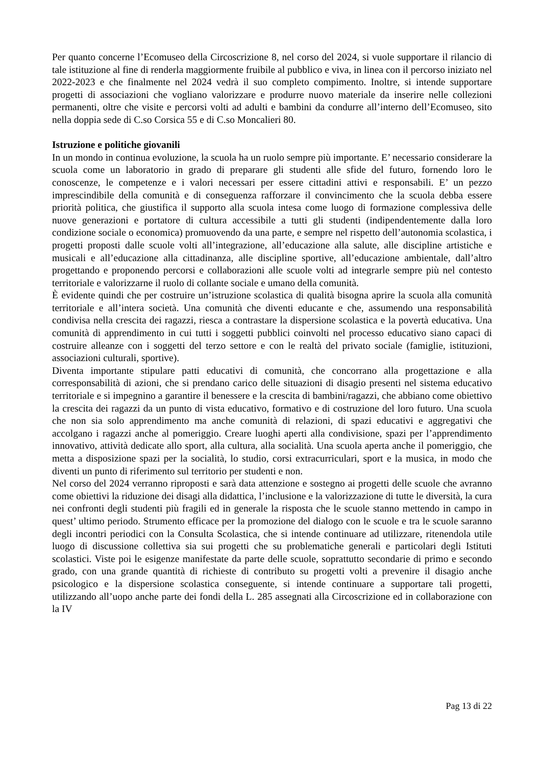Per quanto concerne l’Ecomuseo della Circoscrizione 8, nel corso del 2024, si vuole supportare il rilancio di tale istituzione al fine di renderla maggiormente fruibile al pubblico e viva, in linea con il percorso iniziato nel 2022-2023 e che finalmente nel 2024 vedrà il suo completo compimento. Inoltre, si intende supportare progetti di associazioni che vogliano valorizzare e produrre nuovo materiale da inserire nelle collezioni permanenti, oltre che visite e percorsi volti ad adulti e bambini da condurre all’interno dell’Ecomuseo, sito nella doppia sede di C.so Corsica 55 e di C.so Moncalieri 80.
Istruzione e politiche giovanili
In un mondo in continua evoluzione, la scuola ha un ruolo sempre più importante. E’ necessario considerare la scuola come un laboratorio in grado di preparare gli studenti alle sfide del futuro, fornendo loro le conoscenze, le competenze e i valori necessari per essere cittadini attivi e responsabili. E’ un pezzo imprescindibile della comunità e di conseguenza rafforzare il convincimento che la scuola debba essere priorità politica, che giustifica il supporto alla scuola intesa come luogo di formazione complessiva delle nuove generazioni e portatore di cultura accessibile a tutti gli studenti (indipendentemente dalla loro condizione sociale o economica) promuovendo da una parte, e sempre nel rispetto dell’autonomia scolastica, i progetti proposti dalle scuole volti all’integrazione, all’educazione alla salute, alle discipline artistiche e musicali e all’educazione alla cittadinanza, alle discipline sportive, all’educazione ambientale, dall’altro progettando e proponendo percorsi e collaborazioni alle scuole volti ad integrarle sempre più nel contesto territoriale e valorizzarne il ruolo di collante sociale e umano della comunità.
È evidente quindi che per costruire un’istruzione scolastica di qualità bisogna aprire la scuola alla comunità territoriale e all’intera società. Una comunità che diventi educante e che, assumendo una responsabilità condivisa nella crescita dei ragazzi, riesca a contrastare la dispersione scolastica e la povertà educativa. Una comunità di apprendimento in cui tutti i soggetti pubblici coinvolti nel processo educativo siano capaci di costruire alleanze con i soggetti del terzo settore e con le realtà del privato sociale (famiglie, istituzioni, associazioni culturali, sportive).
Diventa importante stipulare patti educativi di comunità, che concorrano alla progettazione e alla corresponsabilità di azioni, che si prendano carico delle situazioni di disagio presenti nel sistema educativo territoriale e si impegnino a garantire il benessere e la crescita di bambini/ragazzi, che abbiano come obiettivo la crescita dei ragazzi da un punto di vista educativo, formativo e di costruzione del loro futuro. Una scuola che non sia solo apprendimento ma anche comunità di relazioni, di spazi educativi e aggregativi che accolgano i ragazzi anche al pomeriggio. Creare luoghi aperti alla condivisione, spazi per l’apprendimento innovativo, attività dedicate allo sport, alla cultura, alla socialità. Una scuola aperta anche il pomeriggio, che metta a disposizione spazi per la socialità, lo studio, corsi extracurriculari, sport e la musica, in modo che diventi un punto di riferimento sul territorio per studenti e non.
Nel corso del 2024 verranno riproposti e sarà data attenzione e sostegno ai progetti delle scuole che avranno come obiettivi la riduzione dei disagi alla didattica, l’inclusione e la valorizzazione di tutte le diversità, la cura nei confronti degli studenti più fragili ed in generale la risposta che le scuole stanno mettendo in campo in quest’ ultimo periodo. Strumento efficace per la promozione del dialogo con le scuole e tra le scuole saranno degli incontri periodici con la Consulta Scolastica, che si intende continuare ad utilizzare, ritenendola utile luogo di discussione collettiva sia sui progetti che su problematiche generali e particolari degli Istituti scolastici. Viste poi le esigenze manifestate da parte delle scuole, soprattutto secondarie di primo e secondo grado, con una grande quantità di richieste di contributo su progetti volti a prevenire il disagio anche psicologico e la dispersione scolastica conseguente, si intende continuare a supportare tali progetti, utilizzando all’uopo anche parte dei fondi della L. 285 assegnati alla Circoscrizione ed in collaborazione con la IV
Pag 13 di 22